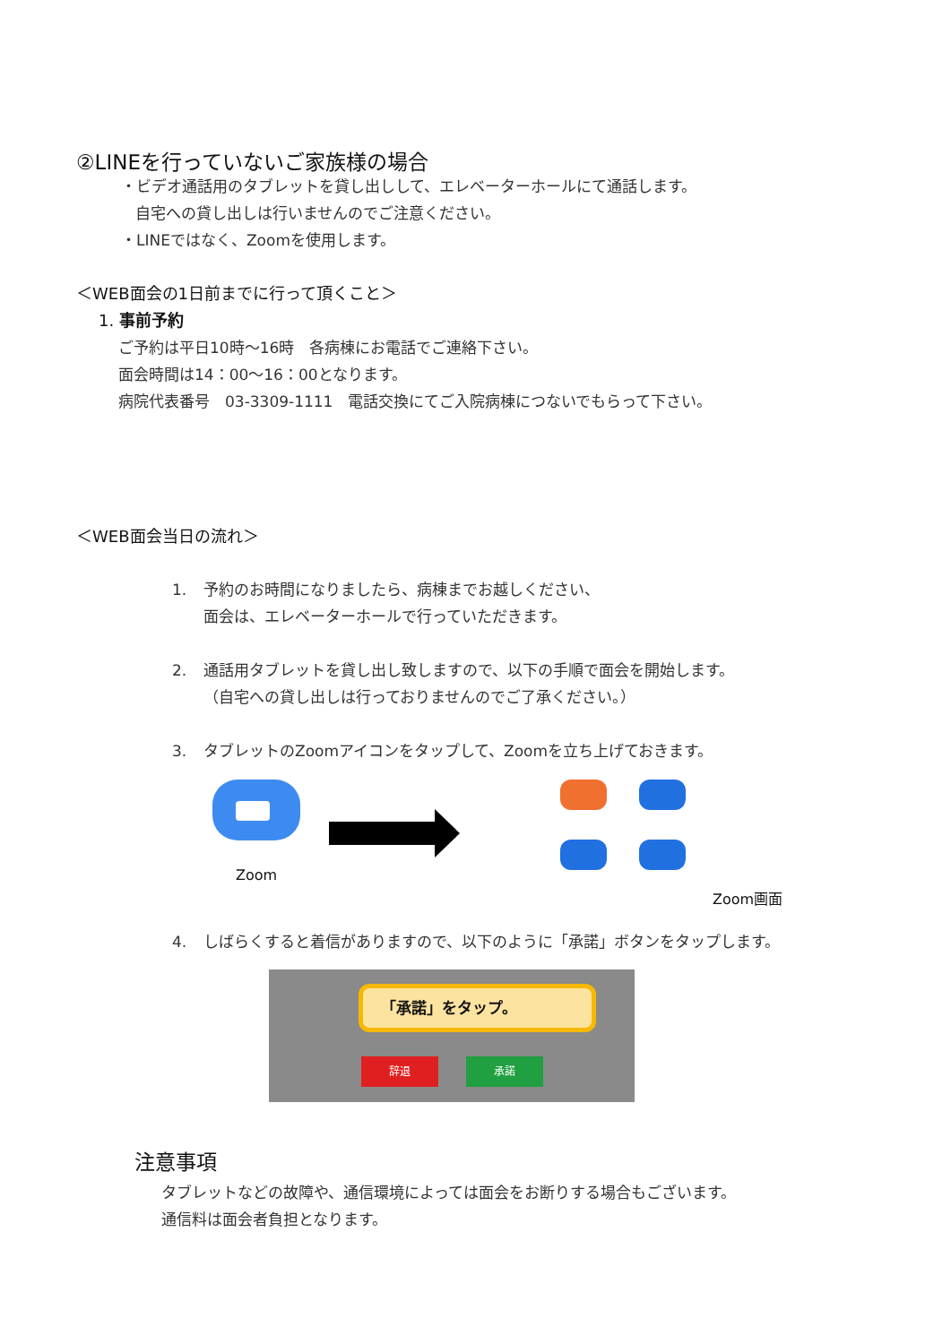②LINEを行っていないご家族様の場合
・ビデオ通話用のタブレットを貸し出しして、エレベーターホールにて通話します。
自宅への貸し出しは行いませんのでご注意ください。
・LINEではなく、Zoomを使用します。
＜WEB面会の1日前までに行って頂くこと＞
1. 事前予約
ご予約は平日10時～16時　各病棟にお電話でご連絡下さい。
面会時間は14：00～16：00となります。
病院代表番号　03-3309-1111　電話交換にてご入院病棟につないでもらって下さい。
＜WEB面会当日の流れ＞
1. 予約のお時間になりましたら、病棟までお越しください、
面会は、エレベーターホールで行っていただきます。
2. 通話用タブレットを貸し出し致しますので、以下の手順で面会を開始します。
（自宅への貸し出しは行っておりませんのでご了承ください。）
3. タブレットのZoomアイコンをタップして、Zoomを立ち上げておきます。
Zoom
Zoom画面
4. しばらくすると着信がありますので、以下のように「承諾」ボタンをタップします。
「承諾」をタップ。
辞退 承諾
注意事項
タブレットなどの故障や、通信環境によっては面会をお断りする場合もございます。
通信料は面会者負担となります。